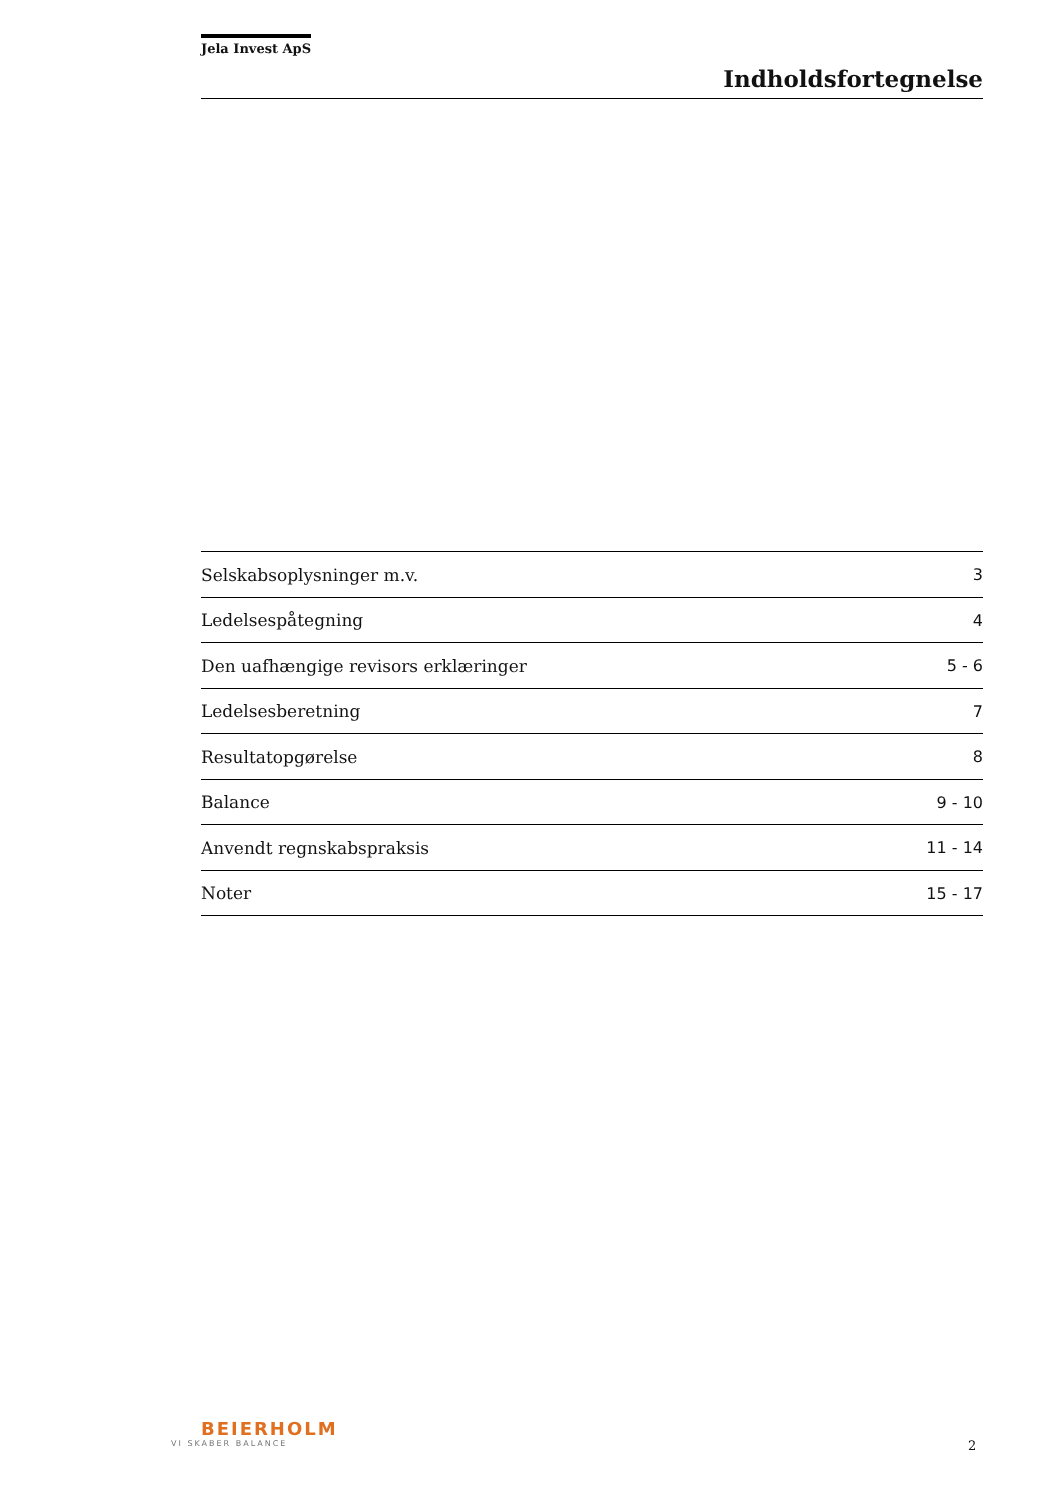Jela Invest ApS
Indholdsfortegnelse
Selskabsoplysninger m.v. 3
Ledelsespåtegning 4
Den uafhængige revisors erklæringer 5 - 6
Ledelsesberetning 7
Resultatopgørelse 8
Balance 9 - 10
Anvendt regnskabspraksis 11 - 14
Noter 15 - 17
BEIERHOLM
VI SKABER BALANCE
2